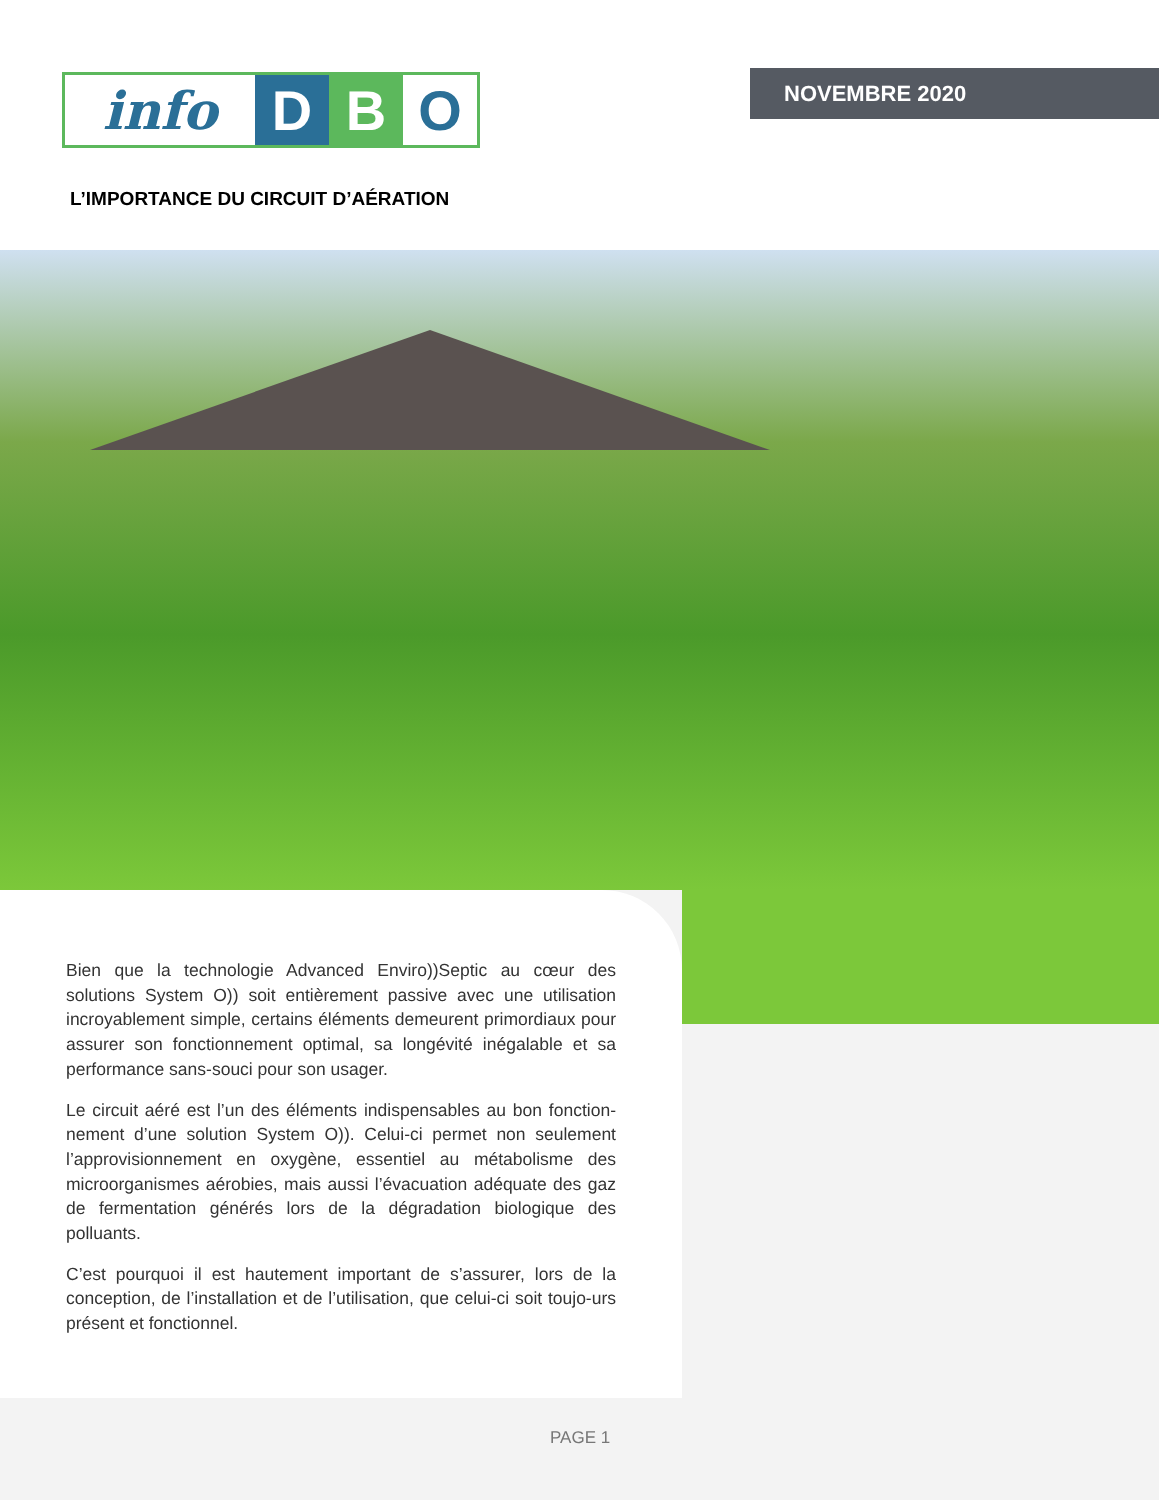info D B O NOVEMBRE 2020
L’IMPORTANCE DU CIRCUIT D’AÉRATION
Bien que la technologie Advanced Enviro))Septic au cœur des solutions System O)) soit entièrement passive avec une utilisation incroyablement simple, certains éléments demeurent primordiaux pour assurer son fonctionnement optimal, sa longévité inégalable et sa performance sans-souci pour son usager.
Le circuit aéré est l’un des éléments indispensables au bon fonction-nement d’une solution System O)). Celui-ci permet non seulement l’approvisionnement en oxygène, essentiel au métabolisme des microorganismes aérobies, mais aussi l’évacuation adéquate des gaz de fermentation générés lors de la dégradation biologique des polluants.
C’est pourquoi il est hautement important de s’assurer, lors de la conception, de l’installation et de l’utilisation, que celui-ci soit toujo-urs présent et fonctionnel.
PAGE 1